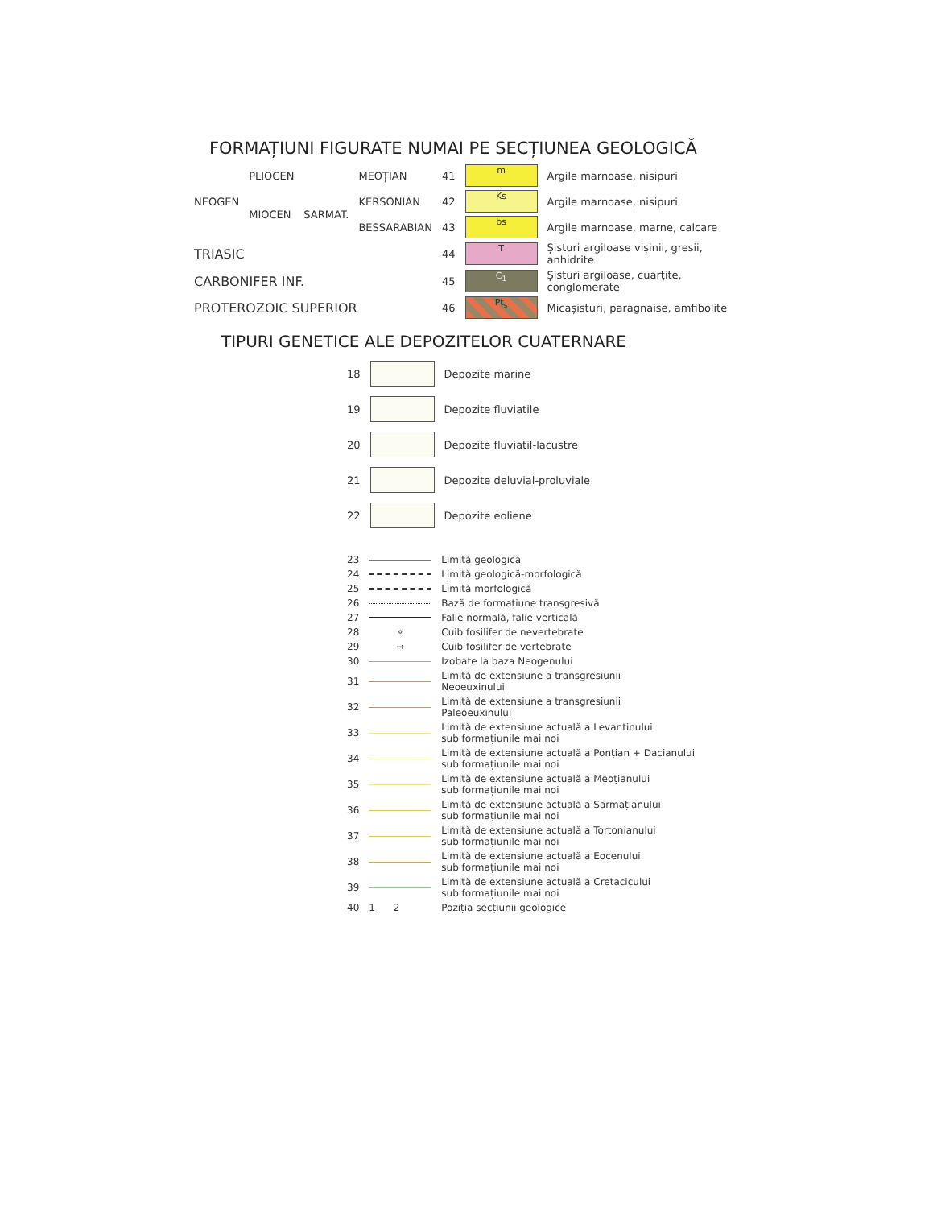FORMAȚIUNI FIGURATE NUMAI PE SECȚIUNEA GEOLOGICĂ
| NEOGEN | PLIOCEN | | MEOȚIAN | 41 | m | Argile marnoase, nisipuri |
| | MIOCEN | SARMAT. | KERSONIAN | 42 | Ks | Argile marnoase, nisipuri |
| | | | BESSARABIAN | 43 | bs | Argile marnoase, marne, calcare |
| TRIASIC | | | | 44 | T | Șisturi argiloase vișinii, gresii, anhidrite |
| CARBONIFER INF. | | | | 45 | C<sub>1</sub> | Șisturi argiloase, cuarțite, conglomerate |
| PROTEROZOIC SUPERIOR | | | | 46 | Pt<sub>s</sub> | Micașisturi, paragnaise, amfibolite |
TIPURI GENETICE ALE DEPOZITELOR CUATERNARE
| 18 | | Depozite marine |
| 19 | | Depozite fluviatile |
| 20 | | Depozite fluviatil-lacustre |
| 21 | | Depozite deluvial-proluviale |
| 22 | | Depozite eoliene |
| 23 | | Limită geologică |
| 24 | | Limită geologică-morfologică |
| 25 | | Limită morfologică |
| 26 | | Bază de formațiune transgresivă |
| 27 | | Falie normală, falie verticală |
| 28 | ⚬ | Cuib fosilifer de nevertebrate |
| 29 | → | Cuib fosilifer de vertebrate |
| 30 | | Izobate la baza Neogenului |
| 31 | | Limită de extensiune a transgresiunii Neoeuxinului |
| 32 | | Limită de extensiune a transgresiunii Paleoeuxinului |
| 33 | | Limită de extensiune actuală a Levantinului sub formațiunile mai noi |
| 34 | | Limită de extensiune actuală a Ponțian + Dacianului sub formațiunile mai noi |
| 35 | | Limită de extensiune actuală a Meoțianului sub formațiunile mai noi |
| 36 | | Limită de extensiune actuală a Sarmațianului sub formațiunile mai noi |
| 37 | | Limită de extensiune actuală a Tortonianului sub formațiunile mai noi |
| 38 | | Limită de extensiune actuală a Eocenului sub formațiunile mai noi |
| 39 | | Limită de extensiune actuală a Cretacicului sub formațiunile mai noi |
| 40 | 1 2 | Poziția secțiunii geologice |